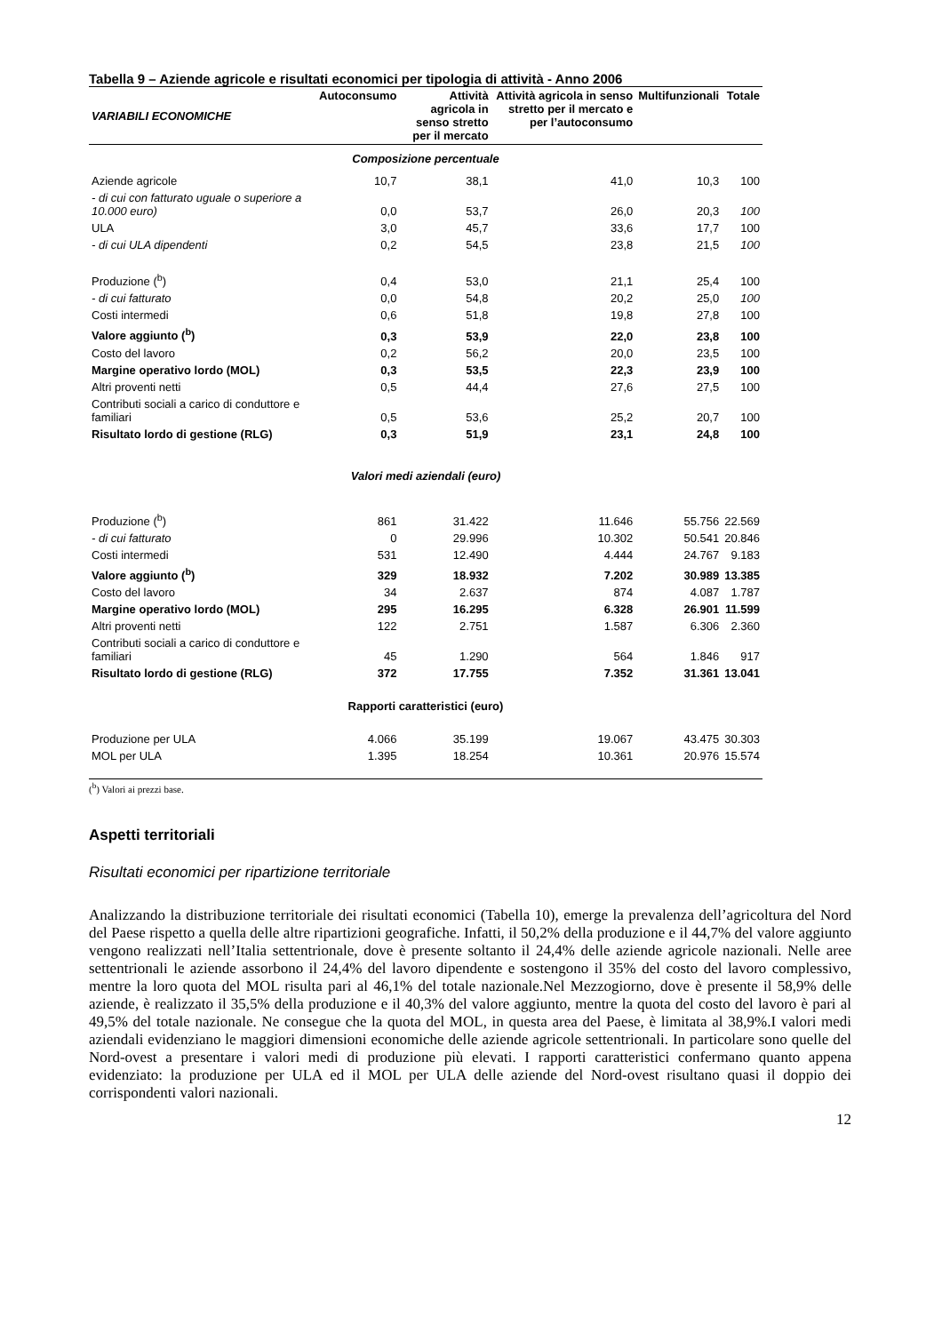Tabella 9 – Aziende agricole e risultati economici per tipologia di attività - Anno 2006
| VARIABILI ECONOMICHE | Autoconsumo | Attività agricola in senso stretto per il mercato | Attività agricola in senso stretto per il mercato e per l’autoconsumo | Multifunzionali | Totale |
| --- | --- | --- | --- | --- | --- |
| Composizione percentuale | | | | | |
| Aziende agricole | 10,7 | 38,1 | 41,0 | 10,3 | 100 |
| - di cui con fatturato uguale o superiore a 10.000 euro) | 0,0 | 53,7 | 26,0 | 20,3 | 100 |
| ULA | 3,0 | 45,7 | 33,6 | 17,7 | 100 |
| - di cui ULA dipendenti | 0,2 | 54,5 | 23,8 | 21,5 | 100 |
| Produzione (<sup>b</sup>) | 0,4 | 53,0 | 21,1 | 25,4 | 100 |
| - di cui fatturato | 0,0 | 54,8 | 20,2 | 25,0 | 100 |
| Costi intermedi | 0,6 | 51,8 | 19,8 | 27,8 | 100 |
| Valore aggiunto (<sup>b</sup>) | 0,3 | 53,9 | 22,0 | 23,8 | 100 |
| Costo del lavoro | 0,2 | 56,2 | 20,0 | 23,5 | 100 |
| Margine operativo lordo (MOL) | 0,3 | 53,5 | 22,3 | 23,9 | 100 |
| Altri proventi netti | 0,5 | 44,4 | 27,6 | 27,5 | 100 |
| Contributi sociali a carico di conduttore e familiari | 0,5 | 53,6 | 25,2 | 20,7 | 100 |
| Risultato lordo di gestione (RLG) | 0,3 | 51,9 | 23,1 | 24,8 | 100 |
| Valori medi aziendali (euro) | | | | | |
| Produzione (<sup>b</sup>) | 861 | 31.422 | 11.646 | 55.756 | 22.569 |
| - di cui fatturato | 0 | 29.996 | 10.302 | 50.541 | 20.846 |
| Costi intermedi | 531 | 12.490 | 4.444 | 24.767 | 9.183 |
| Valore aggiunto (<sup>b</sup>) | 329 | 18.932 | 7.202 | 30.989 | 13.385 |
| Costo del lavoro | 34 | 2.637 | 874 | 4.087 | 1.787 |
| Margine operativo lordo (MOL) | 295 | 16.295 | 6.328 | 26.901 | 11.599 |
| Altri proventi netti | 122 | 2.751 | 1.587 | 6.306 | 2.360 |
| Contributi sociali a carico di conduttore e familiari | 45 | 1.290 | 564 | 1.846 | 917 |
| Risultato lordo di gestione (RLG) | 372 | 17.755 | 7.352 | 31.361 | 13.041 |
| Rapporti caratteristici (euro) | | | | | |
| Produzione per ULA | 4.066 | 35.199 | 19.067 | 43.475 | 30.303 |
| MOL per ULA | 1.395 | 18.254 | 10.361 | 20.976 | 15.574 |
(<sup>b</sup>) Valori ai prezzi base.
Aspetti territoriali
Risultati economici per ripartizione territoriale
Analizzando la distribuzione territoriale dei risultati economici (Tabella 10), emerge la prevalenza dell’agricoltura del Nord del Paese rispetto a quella delle altre ripartizioni geografiche. Infatti, il 50,2% della produzione e il 44,7% del valore aggiunto vengono realizzati nell’Italia settentrionale, dove è presente soltanto il 24,4% delle aziende agricole nazionali. Nelle aree settentrionali le aziende assorbono il 24,4% del lavoro dipendente e sostengono il 35% del costo del lavoro complessivo, mentre la loro quota del MOL risulta pari al 46,1% del totale nazionale.Nel Mezzogiorno, dove è presente il 58,9% delle aziende, è realizzato il 35,5% della produzione e il 40,3% del valore aggiunto, mentre la quota del costo del lavoro è pari al 49,5% del totale nazionale. Ne consegue che la quota del MOL, in questa area del Paese, è limitata al 38,9%.I valori medi aziendali evidenziano le maggiori dimensioni economiche delle aziende agricole settentrionali. In particolare sono quelle del Nord-ovest a presentare i valori medi di produzione più elevati. I rapporti caratteristici confermano quanto appena evidenziato: la produzione per ULA ed il MOL per ULA delle aziende del Nord-ovest risultano quasi il doppio dei corrispondenti valori nazionali.
12